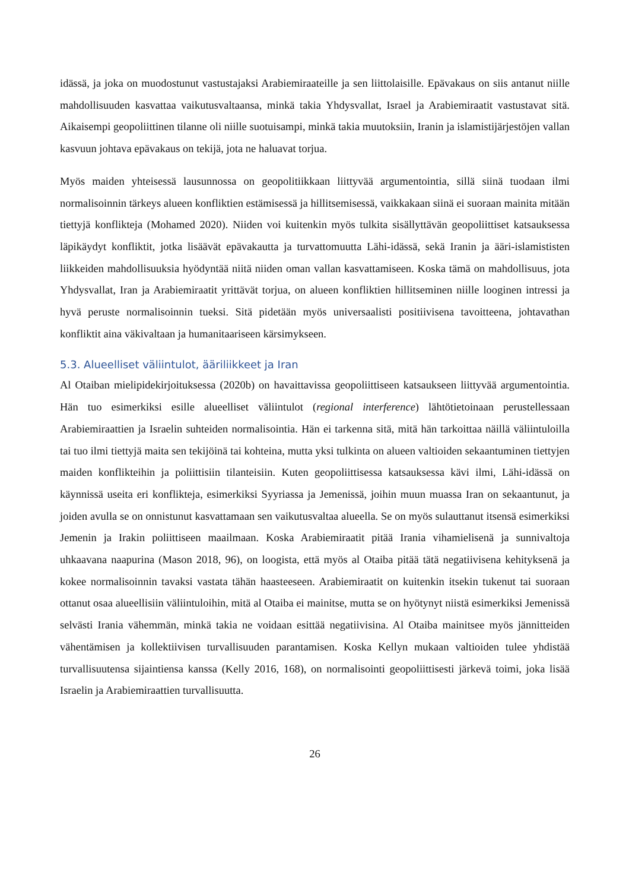idässä, ja joka on muodostunut vastustajaksi Arabiemiraateille ja sen liittolaisille. Epävakaus on siis antanut niille mahdollisuuden kasvattaa vaikutusvaltaansa, minkä takia Yhdysvallat, Israel ja Arabiemiraatit vastustavat sitä. Aikaisempi geopoliittinen tilanne oli niille suotuisampi, minkä takia muutoksiin, Iranin ja islamistijärjestöjen vallan kasvuun johtava epävakaus on tekijä, jota ne haluavat torjua.
Myös maiden yhteisessä lausunnossa on geopolitiikkaan liittyvää argumentointia, sillä siinä tuodaan ilmi normalisoinnin tärkeys alueen konfliktien estämisessä ja hillitsemisessä, vaikkakaan siinä ei suoraan mainita mitään tiettyjä konflikteja (Mohamed 2020). Niiden voi kuitenkin myös tulkita sisällyttävän geopoliittiset katsauksessa läpikäydyt konfliktit, jotka lisäävät epävakautta ja turvattomuutta Lähi-idässä, sekä Iranin ja ääri-islamististen liikkeiden mahdollisuuksia hyödyntää niitä niiden oman vallan kasvattamiseen. Koska tämä on mahdollisuus, jota Yhdysvallat, Iran ja Arabiemiraatit yrittävät torjua, on alueen konfliktien hillitseminen niille looginen intressi ja hyvä peruste normalisoinnin tueksi. Sitä pidetään myös universaalisti positiivisena tavoitteena, johtavathan konfliktit aina väkivaltaan ja humanitaariseen kärsimykseen.
5.3. Alueelliset väliintulot, ääriliikkeet ja Iran
Al Otaiban mielipidekirjoituksessa (2020b) on havaittavissa geopoliittiseen katsaukseen liittyvää argumentointia. Hän tuo esimerkiksi esille alueelliset väliintulot (regional interference) lähtötietoinaan perustellessaan Arabiemiraattien ja Israelin suhteiden normalisointia. Hän ei tarkenna sitä, mitä hän tarkoittaa näillä väliintuloilla tai tuo ilmi tiettyjä maita sen tekijöinä tai kohteina, mutta yksi tulkinta on alueen valtioiden sekaantuminen tiettyjen maiden konflikteihin ja poliittisiin tilanteisiin. Kuten geopoliittisessa katsauksessa kävi ilmi, Lähi-idässä on käynnissä useita eri konflikteja, esimerkiksi Syyriassa ja Jemenissä, joihin muun muassa Iran on sekaantunut, ja joiden avulla se on onnistunut kasvattamaan sen vaikutusvaltaa alueella. Se on myös sulauttanut itsensä esimerkiksi Jemenin ja Irakin poliittiseen maailmaan. Koska Arabiemiraatit pitää Irania vihamielisenä ja sunnivaltoja uhkaavana naapurina (Mason 2018, 96), on loogista, että myös al Otaiba pitää tätä negatiivisena kehityksenä ja kokee normalisoinnin tavaksi vastata tähän haasteeseen. Arabiemiraatit on kuitenkin itsekin tukenut tai suoraan ottanut osaa alueellisiin väliintuloihin, mitä al Otaiba ei mainitse, mutta se on hyötynyt niistä esimerkiksi Jemenissä selvästi Irania vähemmän, minkä takia ne voidaan esittää negatiivisina. Al Otaiba mainitsee myös jännitteiden vähentämisen ja kollektiivisen turvallisuuden parantamisen. Koska Kellyn mukaan valtioiden tulee yhdistää turvallisuutensa sijaintiensa kanssa (Kelly 2016, 168), on normalisointi geopoliittisesti järkevä toimi, joka lisää Israelin ja Arabiemiraattien turvallisuutta.
26